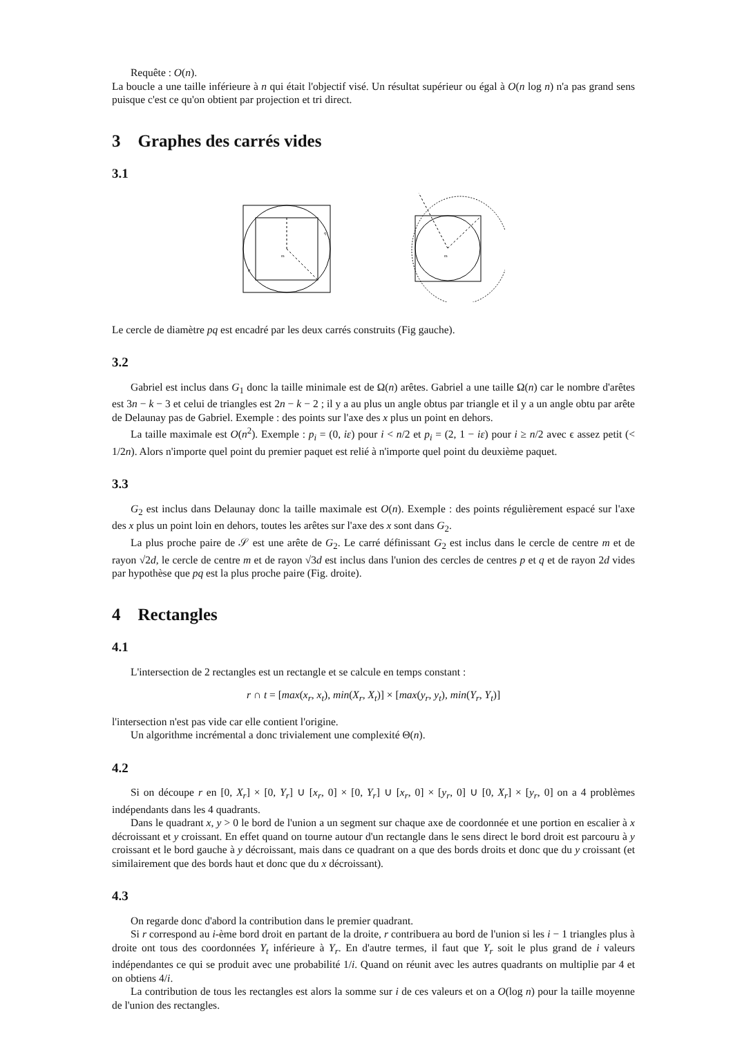Requête : O(n).
La boucle a une taille inférieure à n qui était l'objectif visé. Un résultat supérieur ou égal à O(n log n) n'a pas grand sens puisque c'est ce qu'on obtient par projection et tri direct.
3 Graphes des carrés vides
3.1
m
p
q
m
Le cercle de diamètre pq est encadré par les deux carrés construits (Fig gauche).
3.2
Gabriel est inclus dans G<sub>1</sub> donc la taille minimale est de Ω(n) arêtes. Gabriel a une taille Ω(n) car le nombre d'arêtes est 3n − k − 3 et celui de triangles est 2n − k − 2 ; il y a au plus un angle obtus par triangle et il y a un angle obtu par arête de Delaunay pas de Gabriel. Exemple : des points sur l'axe des x plus un point en dehors.
La taille maximale est O(n<sup>2</sup>). Exemple : p<sub>i</sub> = (0, iε) pour i < n/2 et p<sub>i</sub> = (2, 1 − iε) pour i ≥ n/2 avec ϵ assez petit (< 1/2n). Alors n'importe quel point du premier paquet est relié à n'importe quel point du deuxième paquet.
3.3
G<sub>2</sub> est inclus dans Delaunay donc la taille maximale est O(n). Exemple : des points régulièrement espacé sur l'axe des x plus un point loin en dehors, toutes les arêtes sur l'axe des x sont dans G<sub>2</sub>.
La plus proche paire de 𝒮 est une arête de G<sub>2</sub>. Le carré définissant G<sub>2</sub> est inclus dans le cercle de centre m et de rayon √2d, le cercle de centre m et de rayon √3d est inclus dans l'union des cercles de centres p et q et de rayon 2d vides par hypothèse que pq est la plus proche paire (Fig. droite).
4 Rectangles
4.1
L'intersection de 2 rectangles est un rectangle et se calcule en temps constant :
r ∩ t = [max(x<sub>r</sub>, x<sub>t</sub>), min(X<sub>r</sub>, X<sub>t</sub>)] × [max(y<sub>r</sub>, y<sub>t</sub>), min(Y<sub>r</sub>, Y<sub>t</sub>)]
l'intersection n'est pas vide car elle contient l'origine.
Un algorithme incrémental a donc trivialement une complexité Θ(n).
4.2
Si on découpe r en [0, X<sub>r</sub>] × [0, Y<sub>r</sub>] ∪ [x<sub>r</sub>, 0] × [0, Y<sub>r</sub>] ∪ [x<sub>r</sub>, 0] × [y<sub>r</sub>, 0] ∪ [0, X<sub>r</sub>] × [y<sub>r</sub>, 0] on a 4 problèmes indépendants dans les 4 quadrants.
Dans le quadrant x, y > 0 le bord de l'union a un segment sur chaque axe de coordonnée et une portion en escalier à x décroissant et y croissant. En effet quand on tourne autour d'un rectangle dans le sens direct le bord droit est parcouru à y croissant et le bord gauche à y décroissant, mais dans ce quadrant on a que des bords droits et donc que du y croissant (et similairement que des bords haut et donc que du x décroissant).
4.3
On regarde donc d'abord la contribution dans le premier quadrant.
Si r correspond au i-ème bord droit en partant de la droite, r contribuera au bord de l'union si les i − 1 triangles plus à droite ont tous des coordonnées Y<sub>t</sub> inférieure à Y<sub>r</sub>. En d'autre termes, il faut que Y<sub>r</sub> soit le plus grand de i valeurs indépendantes ce qui se produit avec une probabilité 1/i. Quand on réunit avec les autres quadrants on multiplie par 4 et on obtiens 4/i.
La contribution de tous les rectangles est alors la somme sur i de ces valeurs et on a O(log n) pour la taille moyenne de l'union des rectangles.